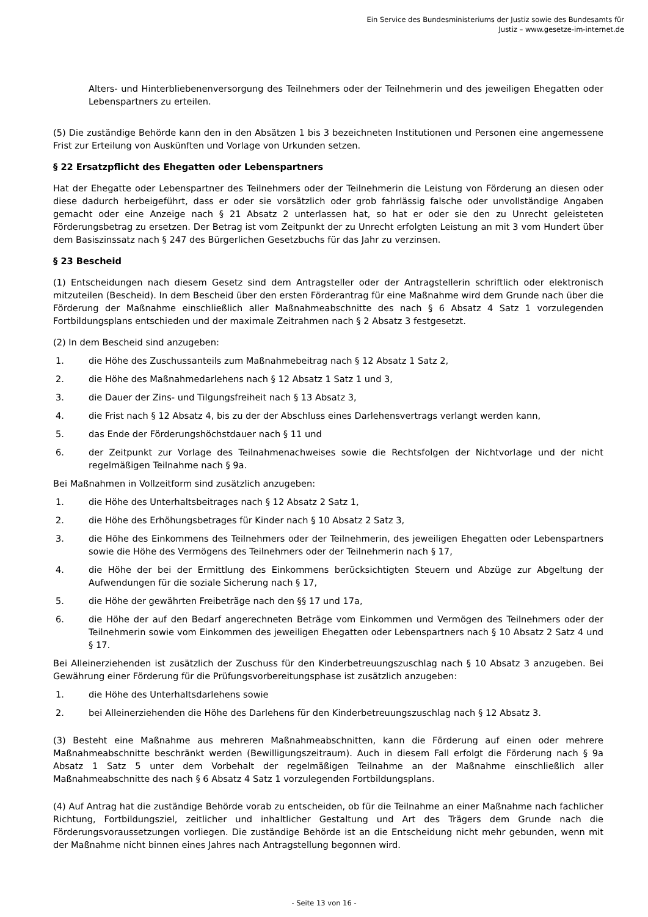Ein Service des Bundesministeriums der Justiz sowie des Bundesamts für
Justiz – www.gesetze-im-internet.de
Alters- und Hinterbliebenenversorgung des Teilnehmers oder der Teilnehmerin und des jeweiligen Ehegatten oder Lebenspartners zu erteilen.
(5) Die zuständige Behörde kann den in den Absätzen 1 bis 3 bezeichneten Institutionen und Personen eine angemessene Frist zur Erteilung von Auskünften und Vorlage von Urkunden setzen.
§ 22 Ersatzpflicht des Ehegatten oder Lebenspartners
Hat der Ehegatte oder Lebenspartner des Teilnehmers oder der Teilnehmerin die Leistung von Förderung an diesen oder diese dadurch herbeigeführt, dass er oder sie vorsätzlich oder grob fahrlässig falsche oder unvollständige Angaben gemacht oder eine Anzeige nach § 21 Absatz 2 unterlassen hat, so hat er oder sie den zu Unrecht geleisteten Förderungsbetrag zu ersetzen. Der Betrag ist vom Zeitpunkt der zu Unrecht erfolgten Leistung an mit 3 vom Hundert über dem Basiszinssatz nach § 247 des Bürgerlichen Gesetzbuchs für das Jahr zu verzinsen.
§ 23 Bescheid
(1) Entscheidungen nach diesem Gesetz sind dem Antragsteller oder der Antragstellerin schriftlich oder elektronisch mitzuteilen (Bescheid). In dem Bescheid über den ersten Förderantrag für eine Maßnahme wird dem Grunde nach über die Förderung der Maßnahme einschließlich aller Maßnahmeabschnitte des nach § 6 Absatz 4 Satz 1 vorzulegenden Fortbildungsplans entschieden und der maximale Zeitrahmen nach § 2 Absatz 3 festgesetzt.
(2) In dem Bescheid sind anzugeben:
1. die Höhe des Zuschussanteils zum Maßnahmebeitrag nach § 12 Absatz 1 Satz 2,
2. die Höhe des Maßnahmedarlehens nach § 12 Absatz 1 Satz 1 und 3,
3. die Dauer der Zins- und Tilgungsfreiheit nach § 13 Absatz 3,
4. die Frist nach § 12 Absatz 4, bis zu der der Abschluss eines Darlehensvertrags verlangt werden kann,
5. das Ende der Förderungshöchstdauer nach § 11 und
6. der Zeitpunkt zur Vorlage des Teilnahmenachweises sowie die Rechtsfolgen der Nichtvorlage und der nicht regelmäßigen Teilnahme nach § 9a.
Bei Maßnahmen in Vollzeitform sind zusätzlich anzugeben:
1. die Höhe des Unterhaltsbeitrages nach § 12 Absatz 2 Satz 1,
2. die Höhe des Erhöhungsbetrages für Kinder nach § 10 Absatz 2 Satz 3,
3. die Höhe des Einkommens des Teilnehmers oder der Teilnehmerin, des jeweiligen Ehegatten oder Lebenspartners sowie die Höhe des Vermögens des Teilnehmers oder der Teilnehmerin nach § 17,
4. die Höhe der bei der Ermittlung des Einkommens berücksichtigten Steuern und Abzüge zur Abgeltung der Aufwendungen für die soziale Sicherung nach § 17,
5. die Höhe der gewährten Freibeträge nach den §§ 17 und 17a,
6. die Höhe der auf den Bedarf angerechneten Beträge vom Einkommen und Vermögen des Teilnehmers oder der Teilnehmerin sowie vom Einkommen des jeweiligen Ehegatten oder Lebenspartners nach § 10 Absatz 2 Satz 4 und § 17.
Bei Alleinerziehenden ist zusätzlich der Zuschuss für den Kinderbetreuungszuschlag nach § 10 Absatz 3 anzugeben. Bei Gewährung einer Förderung für die Prüfungsvorbereitungsphase ist zusätzlich anzugeben:
1. die Höhe des Unterhaltsdarlehens sowie
2. bei Alleinerziehenden die Höhe des Darlehens für den Kinderbetreuungszuschlag nach § 12 Absatz 3.
(3) Besteht eine Maßnahme aus mehreren Maßnahmeabschnitten, kann die Förderung auf einen oder mehrere Maßnahmeabschnitte beschränkt werden (Bewilligungszeitraum). Auch in diesem Fall erfolgt die Förderung nach § 9a Absatz 1 Satz 5 unter dem Vorbehalt der regelmäßigen Teilnahme an der Maßnahme einschließlich aller Maßnahmeabschnitte des nach § 6 Absatz 4 Satz 1 vorzulegenden Fortbildungsplans.
(4) Auf Antrag hat die zuständige Behörde vorab zu entscheiden, ob für die Teilnahme an einer Maßnahme nach fachlicher Richtung, Fortbildungsziel, zeitlicher und inhaltlicher Gestaltung und Art des Trägers dem Grunde nach die Förderungsvoraussetzungen vorliegen. Die zuständige Behörde ist an die Entscheidung nicht mehr gebunden, wenn mit der Maßnahme nicht binnen eines Jahres nach Antragstellung begonnen wird.
- Seite 13 von 16 -